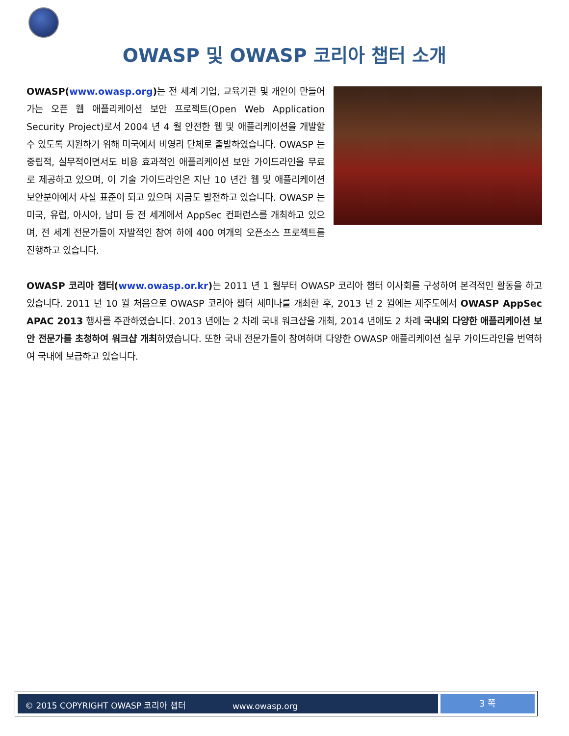OWASP 및 OWASP 코리아 챕터 소개
OWASP(www.owasp.org) 는 전 세계 기업, 교육기관 및 개인이 만들어가는 오픈 웹 애플리케이션 보안 프로젝트(Open Web Application Security Project)로서 2004 년 4 월 안전한 웹 및 애플리케이션을 개발할 수 있도록 지원하기 위해 미국에서 비영리 단체로 출발하였습니다. OWASP 는 중립적, 실무적이면서도 비용 효과적인 애플리케이션 보안 가이드라인을 무료로 제공하고 있으며, 이 기술 가이드라인은 지난 10 년간 웹 및 애플리케이션 보안분야에서 사실 표준이 되고 있으며 지금도 발전하고 있습니다. OWASP 는 미국, 유럽, 아시아, 남미 등 전 세계에서 AppSec 컨퍼런스를 개최하고 있으며, 전 세계 전문가들이 자발적인 참여 하에 400 여개의 오픈소스 프로젝트를 진행하고 있습니다.
OWASP 코리아 챕터(www.owasp.or.kr) 는 2011 년 1 월부터 OWASP 코리아 챕터 이사회를 구성하여 본격적인 활동을 하고 있습니다. 2011 년 10 월 처음으로 OWASP 코리아 챕터 세미나를 개최한 후, 2013 년 2 월에는 제주도에서 OWASP AppSec APAC 2013 행사를 주관하였습니다. 2013 년에는 2 차례 국내 워크샵을 개최, 2014 년에도 2 차례 국내외 다양한 애플리케이션 보안 전문가를 초청하여 워크샵 개최하였습니다. 또한 국내 전문가들이 참여하며 다양한 OWASP 애플리케이션 실무 가이드라인을 번역하여 국내에 보급하고 있습니다.
© 2015 COPYRIGHT OWASP 코리아 챕터 www.owasp.org
3 쪽